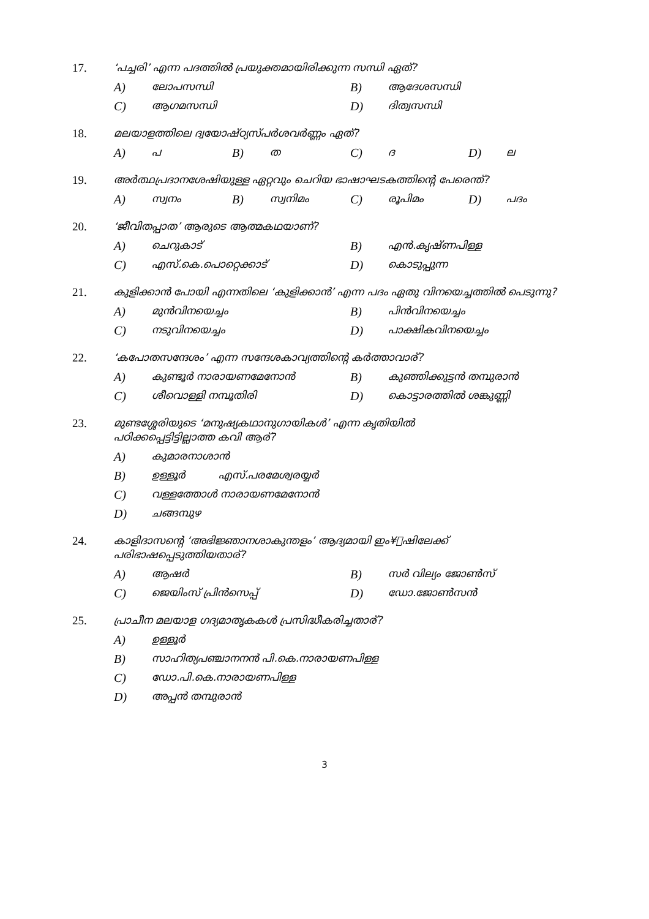17. ‘പച്ചരി’ എന്ന പദത്തിൽ പ്രയുക്തമായിരിക്കുന്ന സന്ധി ഏത്?
A) ലോപസന്ധി
B) ആദേശസന്ധി
C) ആഗമസന്ധി
D) ദിത്വസന്ധി
18. മലയാളത്തിലെ ദ്വയോഷ്ഠ്യസ്പർശവർണ്ണം ഏത്?
A) പ
B) ത
C) ദ
D) ല
19. അർത്ഥപ്രദാനശേഷിയുള്ള ഏറ്റവും ചെറിയ ഭാഷാഘടകത്തിന്റെ പേരെന്ത്?
A) സ്വനം
B) സ്വനിമം
C) രൂപിമം
D) പദം
20. ‘ജീവിതപ്പാത’ ആരുടെ ആത്മകഥയാണ്?
A) ചെറുകാട്
B) എൻ.കൃഷ്ണപിള്ള
C) എസ്.കെ.പൊറ്റെക്കാട്
D) കൊടുപ്പുന്ന
21. കുളിക്കാൻ പോയി എന്നതിലെ ‘കുളിക്കാൻ’ എന്ന പദം ഏതു വിനയെച്ചത്തിൽ പെടുന്നു?
A) മുൻവിനയെച്ചം
B) പിൻവിനയെച്ചം
C) നടുവിനയെച്ചം
D) പാക്ഷികവിനയെച്ചം
22. ‘കപോതസന്ദേശം’ എന്ന സന്ദേശകാവ്യത്തിന്റെ കർത്താവാര്?
A) കുണ്ടൂർ നാരായണമേനോൻ
B) കുഞ്ഞിക്കുട്ടൻ തമ്പുരാൻ
C) ശീവൊള്ളി നമ്പൂതിരി
D) കൊട്ടാരത്തിൽ ശങ്കുണ്ണി
23. മുണ്ടശ്ശേരിയുടെ ‘മനുഷ്യകഥാനുഗായികൾ’ എന്ന കൃതിയിൽ
പഠിക്കപ്പെട്ടിട്ടില്ലാത്ത കവി ആര്?
A) കുമാരനാശാൻ
B) ഉള്ളൂർ എസ്.പരമേശ്വരയ്യർ
C) വള്ളത്തോൾ നാരായണമേനോൻ
D) ചങ്ങമ്പുഴ
24. കാളിദാസന്റെ ‘അഭിജ്ഞാനശാകുന്തളം’ ആദ്യമായി ഇം¥ീഷിലേക്ക്
പരിഭാഷപ്പെടുത്തിയതാര്?
A) ആഷർ
B) സർ വില്യം ജോൺസ്
C) ജെയിംസ് പ്രിൻസെപ്പ്
D) ഡോ.ജോൺസൻ
25. പ്രാചീന മലയാള ഗദ്യമാതൃകകൾ പ്രസിദ്ധീകരിച്ചതാര്?
A) ഉള്ളൂർ
B) സാഹിത്യപഞ്ചാനനൻ പി.കെ.നാരായണപിള്ള
C) ഡോ.പി.കെ.നാരായണപിള്ള
D) അപ്പൻ തമ്പുരാൻ
3